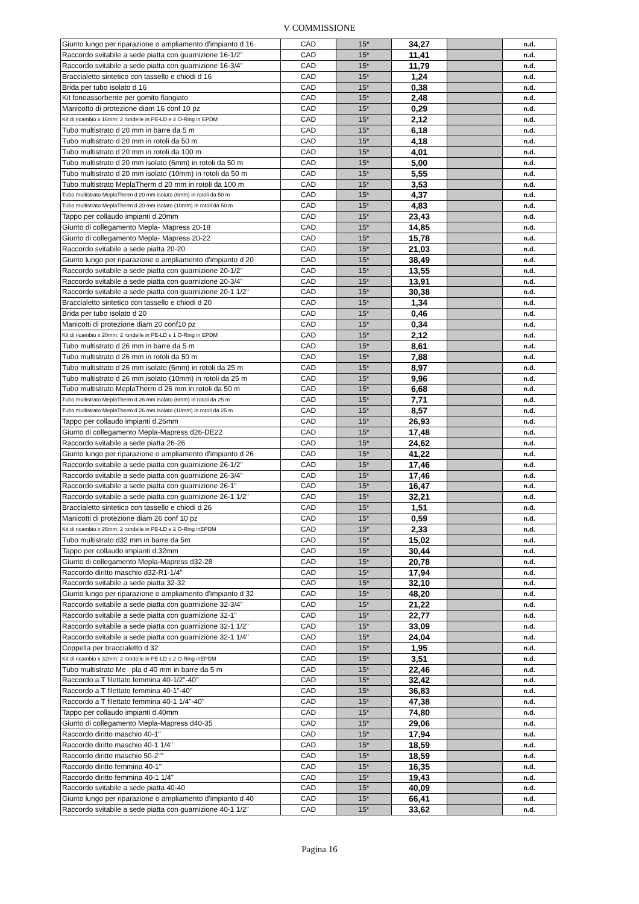V COMMISSIONE
| Giunto lungo per riparazione o ampliamento d'impianto d 16 | CAD | 15* | 34,27 | | n.d. |
| Raccordo svitabile a sede piatta con guarnizione 16-1/2" | CAD | 15* | 11,41 | | n.d. |
| Raccordo svitabile a sede piatta con guarnizione 16-3/4" | CAD | 15* | 11,79 | | n.d. |
| Braccialetto sintetico con tassello e chiodi d 16 | CAD | 15* | 1,24 | | n.d. |
| Brida per tubo isolato d 16 | CAD | 15* | 0,38 | | n.d. |
| Kit fonoassorbente per gomito flangiato | CAD | 15* | 2,48 | | n.d. |
| Manicotto di protezione diam 16 conf 10 pz | CAD | 15* | 0,29 | | n.d. |
| Kit di ricambio x 16mm: 2 rondelle in PE-LD e 2 O-Ring in EPDM | CAD | 15* | 2,12 | | n.d. |
| Tubo multistrato d 20 mm in barre da 5 m | CAD | 15* | 6,18 | | n.d. |
| Tubo multistrato d 20 mm in rotoli da 50 m | CAD | 15* | 4,18 | | n.d. |
| Tubo multistrato d 20 mm in rotoli da 100 m | CAD | 15* | 4,01 | | n.d. |
| Tubo multistrato d 20 mm isolato (6mm) in rotoli da 50 m | CAD | 15* | 5,00 | | n.d. |
| Tubo multistrato d 20 mm isolato (10mm) in rotoli da 50 m | CAD | 15* | 5,55 | | n.d. |
| Tubo multistrato MeplaTherm d 20 mm in rotoli da 100 m | CAD | 15* | 3,53 | | n.d. |
| Tubo multistrato MeplaTherm d 20 mm isolato (6mm) in rotoli da 50 m | CAD | 15* | 4,37 | | n.d. |
| Tubo multistrato MeplaTherm d 20 mm isolato (10mm) in rotoli da 50 m | CAD | 15* | 4,83 | | n.d. |
| Tappo per collaudo impianti d.20mm | CAD | 15* | 23,43 | | n.d. |
| Giunto di collegamento Mepla- Mapress 20-18 | CAD | 15* | 14,85 | | n.d. |
| Giunto di collegamento Mepla- Mapress 20-22 | CAD | 15* | 15,78 | | n.d. |
| Raccordo svitabile a sede piatta 20-20 | CAD | 15* | 21,03 | | n.d. |
| Giunto lungo per riparazione o ampliamento d'impianto d 20 | CAD | 15* | 38,49 | | n.d. |
| Raccordo svitabile a sede piatta con guarnizione 20-1/2" | CAD | 15* | 13,55 | | n.d. |
| Raccordo svitabile a sede piatta con guarnizione 20-3/4" | CAD | 15* | 13,91 | | n.d. |
| Raccordo svitabile a sede piatta con guarnizione 20-1 1/2" | CAD | 15* | 30,38 | | n.d. |
| Braccialetto sintetico con tassello e chiodi d 20 | CAD | 15* | 1,34 | | n.d. |
| Brida per tubo isolato d 20 | CAD | 15* | 0,46 | | n.d. |
| Manicotti di protezione diam 20 conf10 pz | CAD | 15* | 0,34 | | n.d. |
| Kit di ricambio x 20mm: 2 rondelle in PE-LD e 1 O-Ring in EPDM | CAD | 15* | 2,12 | | n.d. |
| Tubo multistrato d 26 mm in barre da 5 m | CAD | 15* | 8,61 | | n.d. |
| Tubo multistrato d 26 mm in rotoli da 50 m | CAD | 15* | 7,88 | | n.d. |
| Tubo multistrato d 26 mm isolato (6mm) in rotoli da 25 m | CAD | 15* | 8,97 | | n.d. |
| Tubo multistrato d 26 mm isolato (10mm) in rotoli da 25 m | CAD | 15* | 9,96 | | n.d. |
| Tubo multistrato MeplaTherm d 26 mm in rotoli da 50 m | CAD | 15* | 6,68 | | n.d. |
| Tubo multistrato MeplaTherm d 26 mm isolato (6mm) in rotoli da 25 m | CAD | 15* | 7,71 | | n.d. |
| Tubo multistrato MeplaTherm d 26 mm isolato (10mm) in rotoli da 25 m | CAD | 15* | 8,57 | | n.d. |
| Tappo per collaudo impianti d.26mm | CAD | 15* | 26,93 | | n.d. |
| Giunto di collegamento Mepla-Mapress d26-DE22 | CAD | 15* | 17,48 | | n.d. |
| Raccordo svitabile a sede piatta 26-26 | CAD | 15* | 24,62 | | n.d. |
| Giunto lungo per riparazione o ampliamento d'impianto d 26 | CAD | 15* | 41,22 | | n.d. |
| Raccordo svitabile a sede piatta con guarnizione 26-1/2" | CAD | 15* | 17,46 | | n.d. |
| Raccordo svitabile a sede piatta con guarnizione 26-3/4" | CAD | 15* | 17,46 | | n.d. |
| Raccordo svitabile a sede piatta con guarnizione 26-1" | CAD | 15* | 16,47 | | n.d. |
| Raccordo svitabile a sede piatta con guarnizione 26-1 1/2" | CAD | 15* | 32,21 | | n.d. |
| Braccialetto sintetico con tassello e chiodi d 26 | CAD | 15* | 1,51 | | n.d. |
| Manicotti di protezione diam 26 conf 10 pz | CAD | 15* | 0,59 | | n.d. |
| Kit di ricambio x 26mm: 2 rondelle in PE-LD e 2 O-Ring inEPDM | CAD | 15* | 2,33 | | n.d. |
| Tubo multistrato d32 mm in barre da 5m | CAD | 15* | 15,02 | | n.d. |
| Tappo per collaudo impianti d.32mm | CAD | 15* | 30,44 | | n.d. |
| Giunto di collegamento Mepla-Mapress d32-28 | CAD | 15* | 20,78 | | n.d. |
| Raccordo diritto maschio d32-R1-1/4" | CAD | 15* | 17,94 | | n.d. |
| Raccordo svitabile a sede piatta 32-32 | CAD | 15* | 32,10 | | n.d. |
| Giunto lungo per riparazione o ampliamento d'impianto d 32 | CAD | 15* | 48,20 | | n.d. |
| Raccordo svitabile a sede piatta con guarnizione 32-3/4" | CAD | 15* | 21,22 | | n.d. |
| Raccordo svitabile a sede piatta con guarnizione 32-1" | CAD | 15* | 22,77 | | n.d. |
| Raccordo svitabile a sede piatta con guarnizione 32-1 1/2" | CAD | 15* | 33,09 | | n.d. |
| Raccordo svitabile a sede piatta con guarnizione 32-1 1/4" | CAD | 15* | 24,04 | | n.d. |
| Coppella per braccialetto d 32 | CAD | 15* | 1,95 | | n.d. |
| Kit di ricambio x 32mm: 2 rondelle in PE-LD e 2 O-Ring inEPDM | CAD | 15* | 3,51 | | n.d. |
| Tubo multistrato Me pla d 40 mm in barre da 5 m | CAD | 15* | 22,46 | | n.d. |
| Raccordo a T filettato femmina 40-1/2"-40" | CAD | 15* | 32,42 | | n.d. |
| Raccordo a T filettato femmina 40-1"-40" | CAD | 15* | 36,83 | | n.d. |
| Raccordo a T filettato femmina 40-1 1/4"-40" | CAD | 15* | 47,38 | | n.d. |
| Tappo per collaudo impianti d.40mm | CAD | 15* | 74,80 | | n.d. |
| Giunto di collegamento Mepla-Mapress d40-35 | CAD | 15* | 29,06 | | n.d. |
| Raccordo diritto maschio 40-1" | CAD | 15* | 17,94 | | n.d. |
| Raccordo diritto maschio 40-1 1/4" | CAD | 15* | 18,59 | | n.d. |
| Raccordo diritto maschio 50-2"" | CAD | 15* | 18,59 | | n.d. |
| Raccordo diritto femmina 40-1" | CAD | 15* | 16,35 | | n.d. |
| Raccordo diritto femmina 40-1 1/4" | CAD | 15* | 19,43 | | n.d. |
| Raccordo svitabile a sede piatta 40-40 | CAD | 15* | 40,09 | | n.d. |
| Giunto lungo per riparazione o ampliamento d'impianto d 40 | CAD | 15* | 66,41 | | n.d. |
| Raccordo svitabile a sede piatta con guarnizione 40-1 1/2" | CAD | 15* | 33,62 | | n.d. |
Pagina 16